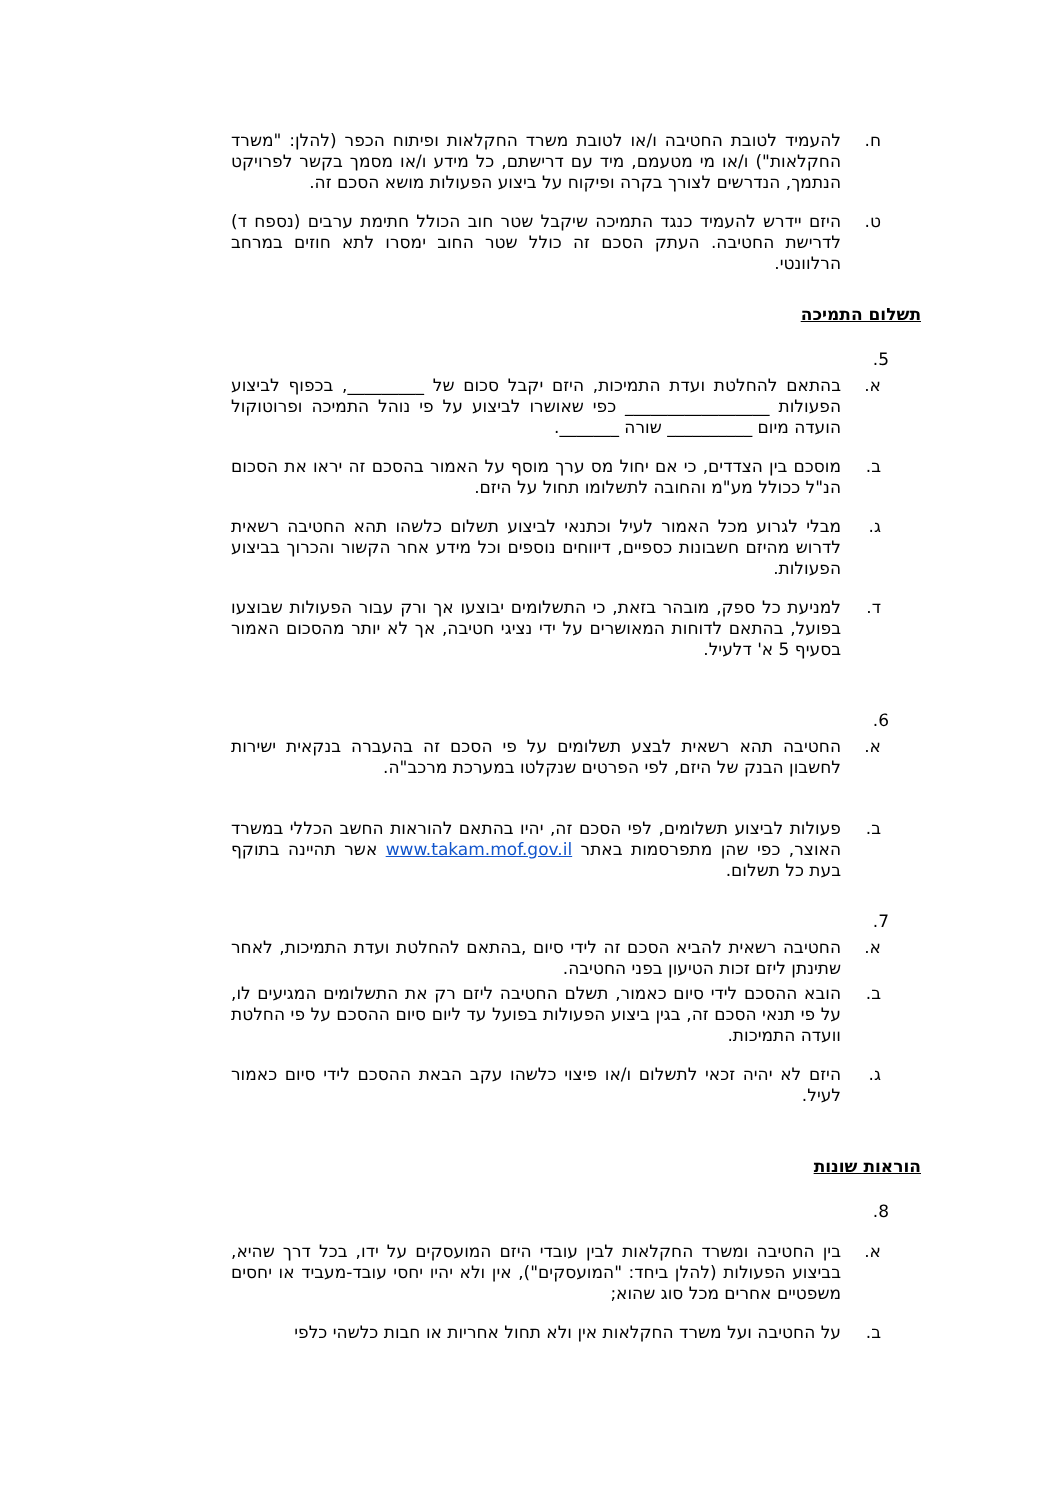ח. להעמיד לטובת החטיבה ו/או לטובת משרד החקלאות ופיתוח הכפר (להלן: "משרד החקלאות") ו/או מי מטעמם, מיד עם דרישתם, כל מידע ו/או מסמך בקשר לפרויקט הנתמך, הנדרשים לצורך בקרה ופיקוח על ביצוע הפעולות מושא הסכם זה.
ט. היזם יידרש להעמיד כנגד התמיכה שיקבל שטר חוב הכולל חתימת ערבים (נספח ד) לדרישת החטיבה. העתק הסכם זה כולל שטר החוב ימסרו לתא חוזים במרחב הרלוונטי.
תשלום התמיכה
5.
א. בהתאם להחלטת ועדת התמיכות, היזם יקבל סכום של _________, בכפוף לביצוע הפעולות _________________ כפי שאושרו לביצוע על פי נוהל התמיכה ופרוטוקול הועדה מיום __________ שורה _______.
ב. מוסכם בין הצדדים, כי אם יחול מס ערך מוסף על האמור בהסכם זה יראו את הסכום הנ"ל ככולל מע"מ והחובה לתשלומו תחול על היזם.
ג. מבלי לגרוע מכל האמור לעיל וכתנאי לביצוע תשלום כלשהו תהא החטיבה רשאית לדרוש מהיזם חשבונות כספיים, דיווחים נוספים וכל מידע אחר הקשור והכרוך בביצוע הפעולות.
ד. למניעת כל ספק, מובהר בזאת, כי התשלומים יבוצעו אך ורק עבור הפעולות שבוצעו בפועל, בהתאם לדוחות המאושרים על ידי נציגי חטיבה, אך לא יותר מהסכום האמור בסעיף 5 א' דלעיל.
6.
א. החטיבה תהא רשאית לבצע תשלומים על פי הסכם זה בהעברה בנקאית ישירות לחשבון הבנק של היזם, לפי הפרטים שנקלטו במערכת מרכב"ה.
ב. פעולות לביצוע תשלומים, לפי הסכם זה, יהיו בהתאם להוראות החשב הכללי במשרד האוצר, כפי שהן מתפרסמות באתר www.takam.mof.gov.il אשר תהיינה בתוקף בעת כל תשלום.
7.
א. החטיבה רשאית להביא הסכם זה לידי סיום ,בהתאם להחלטת ועדת התמיכות, לאחר שתינתן ליזם זכות הטיעון בפני החטיבה.
ב. הובא ההסכם לידי סיום כאמור, תשלם החטיבה ליזם רק את התשלומים המגיעים לו, על פי תנאי הסכם זה, בגין ביצוע הפעולות בפועל עד ליום סיום ההסכם על פי החלטת וועדה התמיכות.
ג. היזם לא יהיה זכאי לתשלום ו/או פיצוי כלשהו עקב הבאת ההסכם לידי סיום כאמור לעיל.
הוראות שונות
8.
א. בין החטיבה ומשרד החקלאות לבין עובדי היזם המועסקים על ידו, בכל דרך שהיא, בביצוע הפעולות (להלן ביחד: "המועסקים"), אין ולא יהיו יחסי עובד-מעביד או יחסים משפטיים אחרים מכל סוג שהוא;
ב. על החטיבה ועל משרד החקלאות אין ולא תחול אחריות או חבות כלשהי כלפי